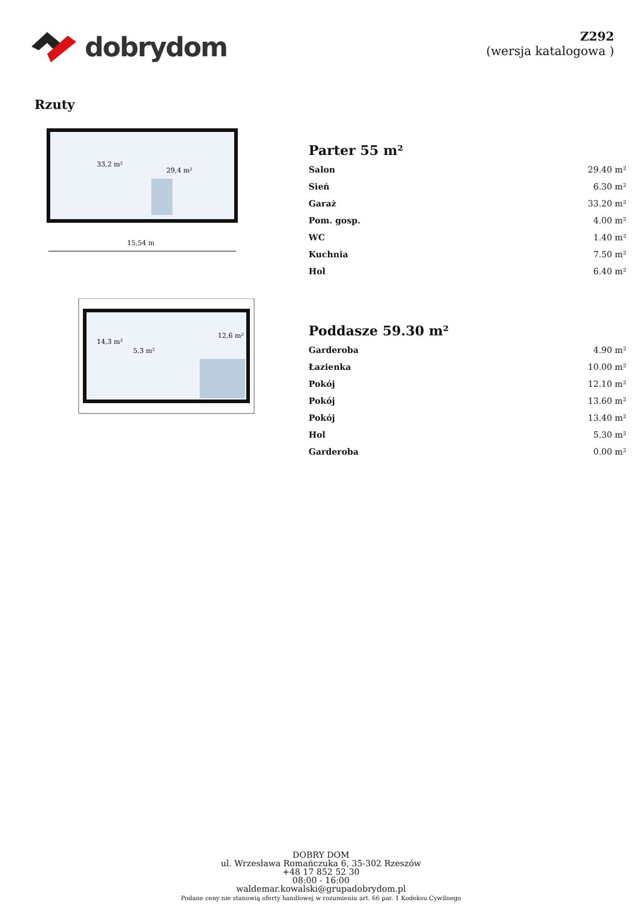dobrydom
Z292
(wersja katalogowa )
Rzuty
33,2 m²
29,4 m²
15,54 m
Parter 55 m²
| Salon | 29.40 m² |
| Sień | 6.30 m² |
| Garaż | 33.20 m² |
| Pom. gosp. | 4.00 m² |
| WC | 1.40 m² |
| Kuchnia | 7.50 m² |
| Hol | 6.40 m² |
14,3 m²
12,6 m²
5,3 m²
Poddasze 59.30 m²
| Garderoba | 4.90 m² |
| Łazienka | 10.00 m² |
| Pokój | 12.10 m² |
| Pokój | 13.60 m² |
| Pokój | 13.40 m² |
| Hol | 5.30 m² |
| Garderoba | 0.00 m² |
DOBRY DOM
ul. Wrzesława Romańczuka 6, 35-302 Rzeszów
+48 17 852 52 30
08:00 - 16:00
waldemar.kowalski@grupadobrydom.pl
Podane ceny nie stanowią oferty handlowej w rozumieniu art. 66 par. 1 Kodeksu Cywilnego